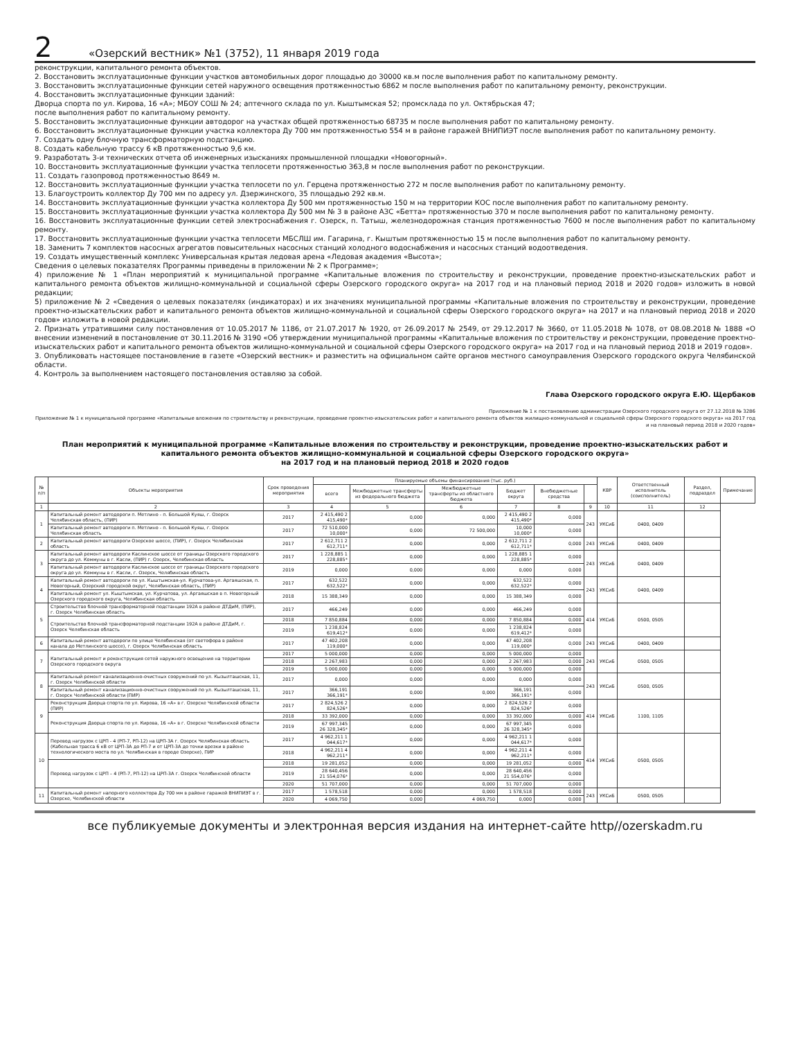2 «Озерский вестник» №1 (3752), 11 января 2019 года
реконструкции, капитального ремонта объектов.
2. Восстановить эксплуатационные функции участков автомобильных дорог площадью до 30000 кв.м после выполнения работ по капитальному ремонту.
3. Восстановить эксплуатационные функции сетей наружного освещения протяженностью 6862 м после выполнения работ по капитальному ремонту, реконструкции.
4. Восстановить эксплуатационные функции зданий:
Дворца спорта по ул. Кирова, 16 «А»; МБОУ СОШ № 24; аптечного склада по ул. Кыштымская 52; промсклада по ул. Октябрьская 47;
после выполнения работ по капитальному ремонту.
5. Восстановить эксплуатационные функции автодорог на участках общей протяженностью 68735 м после выполнения работ по капитальному ремонту.
6. Восстановить эксплуатационные функции участка коллектора Ду 700 мм протяженностью 554 м в районе гаражей ВНИПИЭТ после выполнения работ по капитальному ремонту.
7. Создать одну блочную трансформаторную подстанцию.
8. Создать кабельную трассу 6 кВ протяженностью 9,6 км.
9. Разработать 3-и технических отчета об инженерных изысканиях промышленной площадки «Новогорный».
10. Восстановить эксплуатационные функции участка теплосети протяженностью 363,8 м после выполнения работ по реконструкции.
11. Создать газопровод протяженностью 8649 м.
12. Восстановить эксплуатационные функции участка теплосети по ул. Герцена протяженностью 272 м после выполнения работ по капитальному ремонту.
13. Благоустроить коллектор Ду 700 мм по адресу ул. Дзержинского, 35 площадью 292 кв.м.
14. Восстановить эксплуатационные функции участка коллектора Ду 500 мм протяженностью 150 м на территории КОС после выполнения работ по капитальному ремонту.
15. Восстановить эксплуатационные функции участка коллектора Ду 500 мм № 3 в районе АЗС «Бетта» протяженностью 370 м после выполнения работ по капитальному ремонту.
16. Восстановить эксплуатационные функции сетей электроснабжения г. Озерск, п. Татыш, железнодорожная станция протяженностью 7600 м после выполнения работ по капитальному ремонту.
17. Восстановить эксплуатационные функции участка теплосети МБСЛШ им. Гагарина, г. Кыштым протяженностью 15 м после выполнения работ по капитальному ремонту.
18. Заменить 7 комплектов насосных агрегатов повысительных насосных станций холодного водоснабжения и насосных станций водоотведения.
19. Создать имущественный комплекс Универсальная крытая ледовая арена «Ледовая академия «Высота»;
Сведения о целевых показателях Программы приведены в приложении № 2 к Программе»;
4) приложение № 1 «План мероприятий к муниципальной программе «Капитальные вложения по строительству и реконструкции, проведение проектно-изыскательских работ и капитального ремонта объектов жилищно-коммунальной и социальной сферы Озерского городского округа» на 2017 год и на плановый период 2018 и 2020 годов» изложить в новой редакции;
5) приложение № 2 «Сведения о целевых показателях (индикаторах) и их значениях муниципальной программы «Капитальные вложения по строительству и реконструкции, проведение проектно-изыскательских работ и капитального ремонта объектов жилищно-коммунальной и социальной сферы Озерского городского округа» на 2017 и на плановый период 2018 и 2020 годов» изложить в новой редакции.
2. Признать утратившими силу постановления от 10.05.2017 № 1186, от 21.07.2017 № 1920, от 26.09.2017 № 2549, от 29.12.2017 № 3660, от 11.05.2018 № 1078, от 08.08.2018 № 1888 «О внесении изменений в постановление от 30.11.2016 № 3190 «Об утверждении муниципальной программы «Капитальные вложения по строительству и реконструкции, проведение проектно-изыскательских работ и капитального ремонта объектов жилищно-коммунальной и социальной сферы Озерского городского округа» на 2017 год и на плановый период 2018 и 2019 годов».
3. Опубликовать настоящее постановление в газете «Озерский вестник» и разместить на официальном сайте органов местного самоуправления Озерского городского округа Челябинской области.
4. Контроль за выполнением настоящего постановления оставляю за собой.
Глава Озерского городского округа Е.Ю. Щербаков
Приложение № 1 к постановлению администрации Озерского городского округа от 27.12.2018 № 3286
Приложение № 1 к муниципальной программе «Капитальные вложения по строительству и реконструкции, проведение проектно-изыскательских работ и капитального ремонта объектов жилищно-коммунальной и социальной сферы Озерского городского округа» на 2017 год и на плановый период 2018 и 2020 годов»
План мероприятий к муниципальной программе «Капитальные вложения по строительству и реконструкции, проведение проектно-изыскательских работ и капитального ремонта объектов жилищно-коммунальной и социальной сферы Озерского городского округа»
на 2017 год и на плановый период 2018 и 2020 годов
| № п/п | Объекты мероприятия | Срок проведения мероприятия | Планируемые объемы финансирования (тыс. руб.) | | | | | | КВР | Ответственный исполнитель (соисполнитель) | Раздел, подраздел | Примечание |
| --- | --- | --- | --- | --- | --- | --- | --- | --- | --- | --- | --- | --- |
| | | | всего | Межбюджетные трансферты из федерального бюджета | Межбюджетные трансферты из областного бюджета | Бюджет округа | Внебюджетные средства | | | | | |
| 1 | 2 | 3 | 4 | 5 | 6 | 7 | 8 | 9 | 10 | 11 | 12 | |
| 1 | Капитальный ремонт автодороги п. Метлино - п. Большой Куяш, г. Озерск Челябинская область, (ПИР) | 2017 | 2 415,490 2 415,490* | 0,000 | 0,000 | 2 415,490 2 415,490* | 0,000 | 243 | УКСиБ | 0400, 0409 | | |
| | Капитальный ремонт автодороги п. Метлино - п. Большой Куяш, г. Озерск Челябинская область | 2017 | 72 510,000 10,000* | 0,000 | 72 500,000 | 10,000 10,000* | 0,000 | | | | | |
| 2 | Капитальный ремонт автодороги Озерское шоссе, (ПИР), г. Озерск Челябинская область | 2017 | 2 612,711 2 612,711* | 0,000 | 0,000 | 2 612,711 2 612,711* | 0,000 | 243 | УКСиБ | 0400, 0409 | | |
| 3 | Капитальный ремонт автодороги Каслинское шоссе от границы Озерского городского округа до ул. Коммуны в г. Касли, (ПИР) г. Озерск, Челябинская область | 2017 | 1 228,885 1 228,885* | 0,000 | 0,000 | 1 228,885 1 228,885* | 0,000 | 243 | УКСиБ | 0400, 0409 | | |
| | Капитальный ремонт автодороги Каслинское шоссе от границы Озерского городского округа до ул. Коммуны в г. Касли, г. Озерск, Челябинская область | 2019 | 0,000 | 0,000 | 0,000 | 0,000 | 0,000 | | | | | |
| 4 | Капитальный ремонт автодороги по ул. Кыштымская-ул. Курчатова-ул. Аргаяшская, п. Новогорный, Озерский городской округ, Челябинская область, (ПИР) | 2017 | 632,522 632,522* | 0,000 | 0,000 | 632,522 632,522* | 0,000 | 243 | УКСиБ | 0400, 0409 | | |
| | Капитальный ремонт ул. Кыштымская, ул. Курчатова, ул. Аргаяшская в п. Новогорный Озерского городского округа, Челябинская область | 2018 | 15 388,349 | 0,000 | 0,000 | 15 388,349 | 0,000 | | | | | |
| 5 | Строительство блочной трансформаторной подстанции 192А в районе ДТДиМ, (ПИР), г. Озерск Челябинская область | 2017 | 466,249 | 0,000 | 0,000 | 466,249 | 0,000 | 414 | УКСиБ | 0500, 0505 | | |
| | Строительство блочной трансформаторной подстанции 192А в районе ДТДиМ, г. Озерск Челябинская область | 2018 | 7 850,884 | 0,000 | 0,000 | 7 850,884 | 0,000 | | | | | |
| | | 2019 | 1 238,824 619,412* | 0,000 | 0,000 | 1 238,824 619,412* | 0,000 | | | | | |
| 6 | Капитальный ремонт автодороги по улице Челябинская (от светофора в районе канала до Метлинского шоссе), г. Озерск Челябинская область | 2017 | 47 402,208 119,000* | 0,000 | 0,000 | 47 402,208 119,000* | 0,000 | 243 | УКСиБ | 0400, 0409 | | |
| 7 | Капитальный ремонт и реконструкция сетей наружного освещения на территории Озерского городского округа | 2017 | 5 000,000 | 0,000 | 0,000 | 5 000,000 | 0,000 | 243 | УКСиБ | 0500, 0505 | | |
| | | 2018 | 2 267,983 | 0,000 | 0,000 | 2 267,983 | 0,000 | | | | | |
| | | 2019 | 5 000,000 | 0,000 | 0,000 | 5 000,000 | 0,000 | | | | | |
| 8 | Капитальный ремонт канализационно-очистных сооружений по ул. Кызылташская, 11, г. Озерск Челябинской области | 2017 | 0,000 | 0,000 | 0,000 | 0,000 | 0,000 | 243 | УКСиБ | 0500, 0505 | | |
| | Капитальный ремонт канализационно-очистных сооружений по ул. Кызылташская, 11, г. Озерск Челябинской области (ПИР) | 2017 | 366,191 366,191* | 0,000 | 0,000 | 366,191 366,191* | 0,000 | | | | | |
| 9 | Реконструкция Дворца спорта по ул. Кирова, 16 «А» в г. Озерске Челябинской области (ПИР) | 2017 | 2 824,526 2 824,526* | 0,000 | 0,000 | 2 824,526 2 824,526* | 0,000 | 414 | УКСиБ | 1100, 1105 | | |
| | Реконструкция Дворца спорта по ул. Кирова, 16 «А» в г. Озерске Челябинской области | 2018 | 33 392,000 | 0,000 | 0,000 | 33 392,000 | 0,000 | | | | | |
| | | 2019 | 67 997,345 26 328,345* | 0,000 | 0,000 | 67 997,345 26 328,345* | 0,000 | | | | | |
| 10 | Перевод нагрузок с ЦРП - 4 (РП-7, РП-12) на ЦРП-3А г. Озерск Челябинская область (Кабельная трасса 6 кВ от ЦРП-3А до РП-7 и от ЦРП-3А до точки врезки в районе технологического моста по ул. Челябинская в городе Озерске), ПИР | 2017 | 4 962,211 1 044,617* | 0,000 | 0,000 | 4 962,211 1 044,617* | 0,000 | 414 | УКСиБ | 0500, 0505 | | |
| | | 2018 | 4 962,211 4 962,211* | 0,000 | 0,000 | 4 962,211 4 962,211* | 0,000 | | | | | |
| | Перевод нагрузок с ЦРП – 4 (РП-7, РП-12) на ЦРП-3А г. Озерск Челябинской области | 2018 | 19 281,052 | 0,000 | 0,000 | 19 281,052 | 0,000 | | | | | |
| | | 2019 | 28 640,456 21 554,076* | 0,000 | 0,000 | 28 640,456 21 554,076* | 0,000 | | | | | |
| | | 2020 | 51 707,000 | 0,000 | 0,000 | 51 707,000 | 0,000 | | | | | |
| 11 | Капитальный ремонт напорного коллектора Ду 700 мм в районе гаражей ВНИПИЭТ в г. Озерске, Челябинской области | 2017 | 1 578,518 | 0,000 | 0,000 | 1 578,518 | 0,000 | 243 | УКСиБ | 0500, 0505 | | |
| | | 2020 | 4 069,750 | 0,000 | 4 069,750 | 0,000 | 0,000 | | | | | |
все публикуемые документы и электронная версия издания на интернет-сайте http//ozerskadm.ru